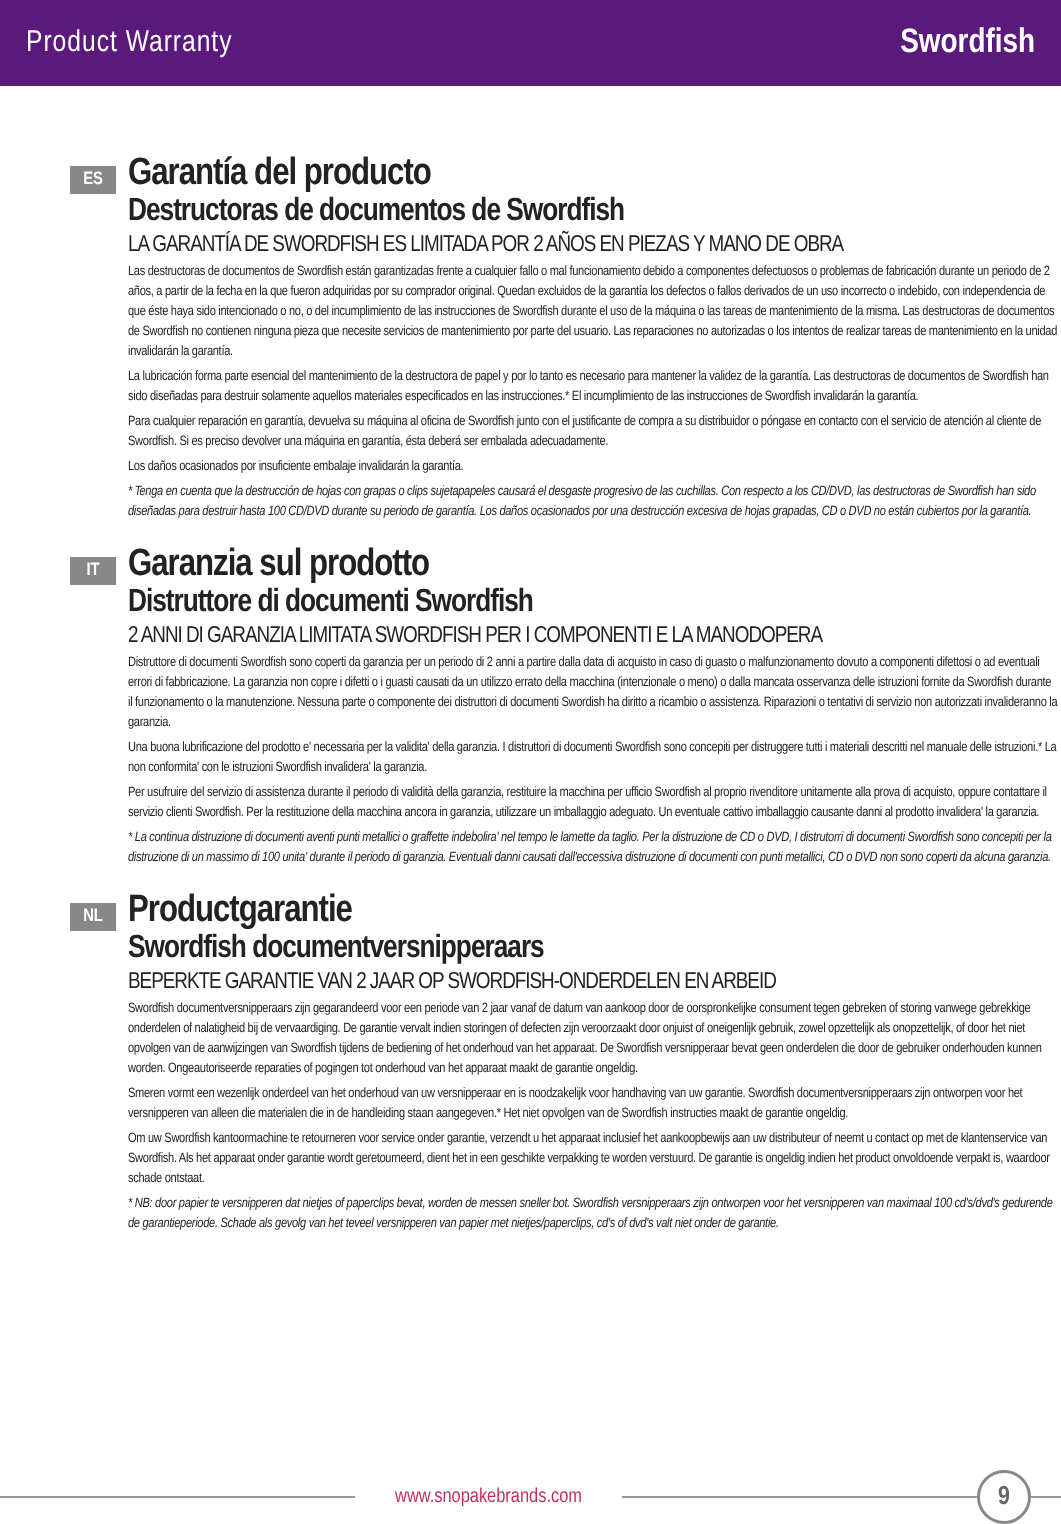Product Warranty Swordfish
ES
Garantía del producto
Destructoras de documentos de Swordfish
LA GARANTÍA DE SWORDFISH ES LIMITADA POR 2 AÑOS EN PIEZAS Y MANO DE OBRA
Las destructoras de documentos de Swordfish están garantizadas frente a cualquier fallo o mal funcionamiento debido a componentes defectuosos o problemas de fabricación durante un periodo de 2 años, a partir de la fecha en la que fueron adquiridas por su comprador original. Quedan excluidos de la garantía los defectos o fallos derivados de un uso incorrecto o indebido, con independencia de que éste haya sido intencionado o no, o del incumplimiento de las instrucciones de Swordfish durante el uso de la máquina o las tareas de mantenimiento de la misma. Las destructoras de documentos de Swordfish no contienen ninguna pieza que necesite servicios de mantenimiento por parte del usuario. Las reparaciones no autorizadas o los intentos de realizar tareas de mantenimiento en la unidad invalidarán la garantía.
La lubricación forma parte esencial del mantenimiento de la destructora de papel y por lo tanto es necesario para mantener la validez de la garantía. Las destructoras de documentos de Swordfish han sido diseñadas para destruir solamente aquellos materiales especificados en las instrucciones.* El incumplimiento de las instrucciones de Swordfish invalidarán la garantía.
Para cualquier reparación en garantía, devuelva su máquina al oficina de Swordfish junto con el justificante de compra a su distribuidor o póngase en contacto con el servicio de atención al cliente de Swordfish. Si es preciso devolver una máquina en garantía, ésta deberá ser embalada adecuadamente.
Los daños ocasionados por insuficiente embalaje invalidarán la garantía.
* Tenga en cuenta que la destrucción de hojas con grapas o clips sujetapapeles causará el desgaste progresivo de las cuchillas. Con respecto a los CD/DVD, las destructoras de Swordfish han sido diseñadas para destruir hasta 100 CD/DVD durante su periodo de garantía. Los daños ocasionados por una destrucción excesiva de hojas grapadas, CD o DVD no están cubiertos por la garantía.
IT
Garanzia sul prodotto
Distruttore di documenti Swordfish
2 ANNI DI GARANZIA LIMITATA SWORDFISH PER I COMPONENTI E LA MANODOPERA
Distruttore di documenti Swordfish sono coperti da garanzia per un periodo di 2 anni a partire dalla data di acquisto in caso di guasto o malfunzionamento dovuto a componenti difettosi o ad eventuali errori di fabbricazione. La garanzia non copre i difetti o i guasti causati da un utilizzo errato della macchina (intenzionale o meno) o dalla mancata osservanza delle istruzioni fornite da Swordfish durante il funzionamento o la manutenzione. Nessuna parte o componente dei distruttori di documenti Swordish ha diritto a ricambio o assistenza. Riparazioni o tentativi di servizio non autorizzati invalideranno la garanzia.
Una buona lubrificazione del prodotto e' necessaria per la validita' della garanzia. I distruttori di documenti Swordfish sono concepiti per distruggere tutti i materiali descritti nel manuale delle istruzioni.* La non conformita' con le istruzioni Swordfish invalidera' la garanzia.
Per usufruire del servizio di assistenza durante il periodo di validità della garanzia, restituire la macchina per ufficio Swordfish al proprio rivenditore unitamente alla prova di acquisto, oppure contattare il servizio clienti Swordfish. Per la restituzione della macchina ancora in garanzia, utilizzare un imballaggio adeguato. Un eventuale cattivo imballaggio causante danni al prodotto invalidera' la garanzia.
* La continua distruzione di documenti aventi punti metallici o graffette indebolira' nel tempo le lamette da taglio. Per la distruzione de CD o DVD, I distrutorri di documenti Swordfish sono concepiti per la distruzione di un massimo di 100 unita' durante il periodo di garanzia. Eventuali danni causati dall'eccessiva distruzione di documenti con punti metallici, CD o DVD non sono coperti da alcuna garanzia.
NL
Productgarantie
Swordfish documentversnipperaars
BEPERKTE GARANTIE VAN 2 JAAR OP SWORDFISH-ONDERDELEN EN ARBEID
Swordfish documentversnipperaars zijn gegarandeerd voor een periode van 2 jaar vanaf de datum van aankoop door de oorspronkelijke consument tegen gebreken of storing vanwege gebrekkige onderdelen of nalatigheid bij de vervaardiging. De garantie vervalt indien storingen of defecten zijn veroorzaakt door onjuist of oneigenlijk gebruik, zowel opzettelijk als onopzettelijk, of door het niet opvolgen van de aanwijzingen van Swordfish tijdens de bediening of het onderhoud van het apparaat. De Swordfish versnipperaar bevat geen onderdelen die door de gebruiker onderhouden kunnen worden. Ongeautoriseerde reparaties of pogingen tot onderhoud van het apparaat maakt de garantie ongeldig.
Smeren vormt een wezenlijk onderdeel van het onderhoud van uw versnipperaar en is noodzakelijk voor handhaving van uw garantie. Swordfish documentversnipperaars zijn ontworpen voor het versnipperen van alleen die materialen die in de handleiding staan aangegeven.* Het niet opvolgen van de Swordfish instructies maakt de garantie ongeldig.
Om uw Swordfish kantoormachine te retourneren voor service onder garantie, verzendt u het apparaat inclusief het aankoopbewijs aan uw distributeur of neemt u contact op met de klantenservice van Swordfish. Als het apparaat onder garantie wordt geretourneerd, dient het in een geschikte verpakking te worden verstuurd. De garantie is ongeldig indien het product onvoldoende verpakt is, waardoor schade ontstaat.
* NB: door papier te versnipperen dat nietjes of paperclips bevat, worden de messen sneller bot. Swordfish versnipperaars zijn ontworpen voor het versnipperen van maximaal 100 cd's/dvd's gedurende de garantieperiode. Schade als gevolg van het teveel versnipperen van papier met nietjes/paperclips, cd's of dvd's valt niet onder de garantie.
www.snopakebrands.com
9